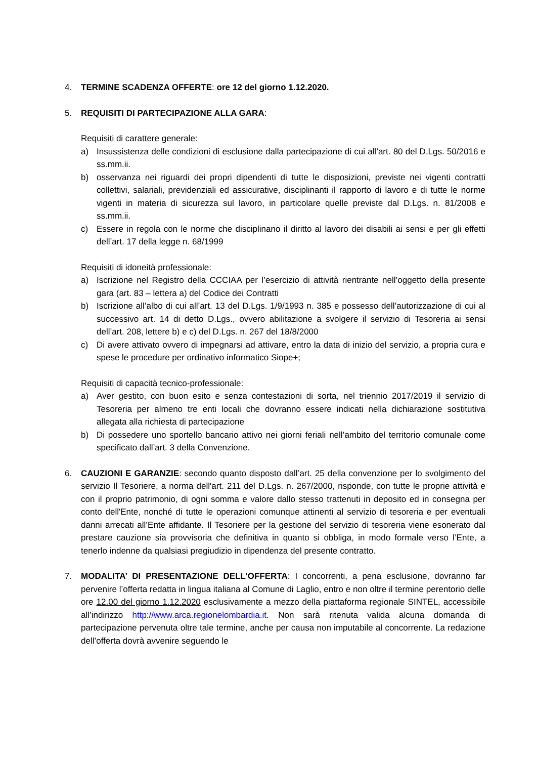4. TERMINE SCADENZA OFFERTE: ore 12 del giorno 1.12.2020.
5. REQUISITI DI PARTECIPAZIONE ALLA GARA:
Requisiti di carattere generale:
a) Insussistenza delle condizioni di esclusione dalla partecipazione di cui all’art. 80 del D.Lgs. 50/2016 e ss.mm.ii.
b) osservanza nei riguardi dei propri dipendenti di tutte le disposizioni, previste nei vigenti contratti collettivi, salariali, previdenziali ed assicurative, disciplinanti il rapporto di lavoro e di tutte le norme vigenti in materia di sicurezza sul lavoro, in particolare quelle previste dal D.Lgs. n. 81/2008 e ss.mm.ii.
c) Essere in regola con le norme che disciplinano il diritto al lavoro dei disabili ai sensi e per gli effetti dell’art. 17 della legge n. 68/1999
Requisiti di idoneità professionale:
a) Iscrizione nel Registro della CCCIAA per l’esercizio di attività rientrante nell’oggetto della presente gara (art. 83 – lettera a) del Codice dei Contratti
b) Iscrizione all’albo di cui all’art. 13 del D.Lgs. 1/9/1993 n. 385 e possesso dell’autorizzazione di cui al successivo art. 14 di detto D.Lgs., ovvero abilitazione a svolgere il servizio di Tesoreria ai sensi dell’art. 208, lettere b) e c) del D.Lgs. n. 267 del 18/8/2000
c) Di avere attivato ovvero di impegnarsi ad attivare, entro la data di inizio del servizio, a propria cura e spese le procedure per ordinativo informatico Siope+;
Requisiti di capacità tecnico-professionale:
a) Aver gestito, con buon esito e senza contestazioni di sorta, nel triennio 2017/2019 il servizio di Tesoreria per almeno tre enti locali che dovranno essere indicati nella dichiarazione sostitutiva allegata alla richiesta di partecipazione
b) Di possedere uno sportello bancario attivo nei giorni feriali nell’ambito del territorio comunale come specificato dall’art. 3 della Convenzione.
6. CAUZIONI E GARANZIE: secondo quanto disposto dall’art. 25 della convenzione per lo svolgimento del servizio Il Tesoriere, a norma dell'art. 211 del D.Lgs. n. 267/2000, risponde, con tutte le proprie attività e con il proprio patrimonio, di ogni somma e valore dallo stesso trattenuti in deposito ed in consegna per conto dell'Ente, nonché di tutte le operazioni comunque attinenti al servizio di tesoreria e per eventuali danni arrecati all’Ente affidante. Il Tesoriere per la gestione del servizio di tesoreria viene esonerato dal prestare cauzione sia provvisoria che definitiva in quanto si obbliga, in modo formale verso l’Ente, a tenerlo indenne da qualsiasi pregiudizio in dipendenza del presente contratto.
7. MODALITA’ DI PRESENTAZIONE DELL’OFFERTA: I concorrenti, a pena esclusione, dovranno far pervenire l’offerta redatta in lingua italiana al Comune di Laglio, entro e non oltre il termine perentorio delle ore 12.00 del giorno 1.12.2020 esclusivamente a mezzo della piattaforma regionale SINTEL, accessibile all’indirizzo http://www.arca.regionelombardia.it. Non sarà ritenuta valida alcuna domanda di partecipazione pervenuta oltre tale termine, anche per causa non imputabile al concorrente. La redazione dell’offerta dovrà avvenire seguendo le